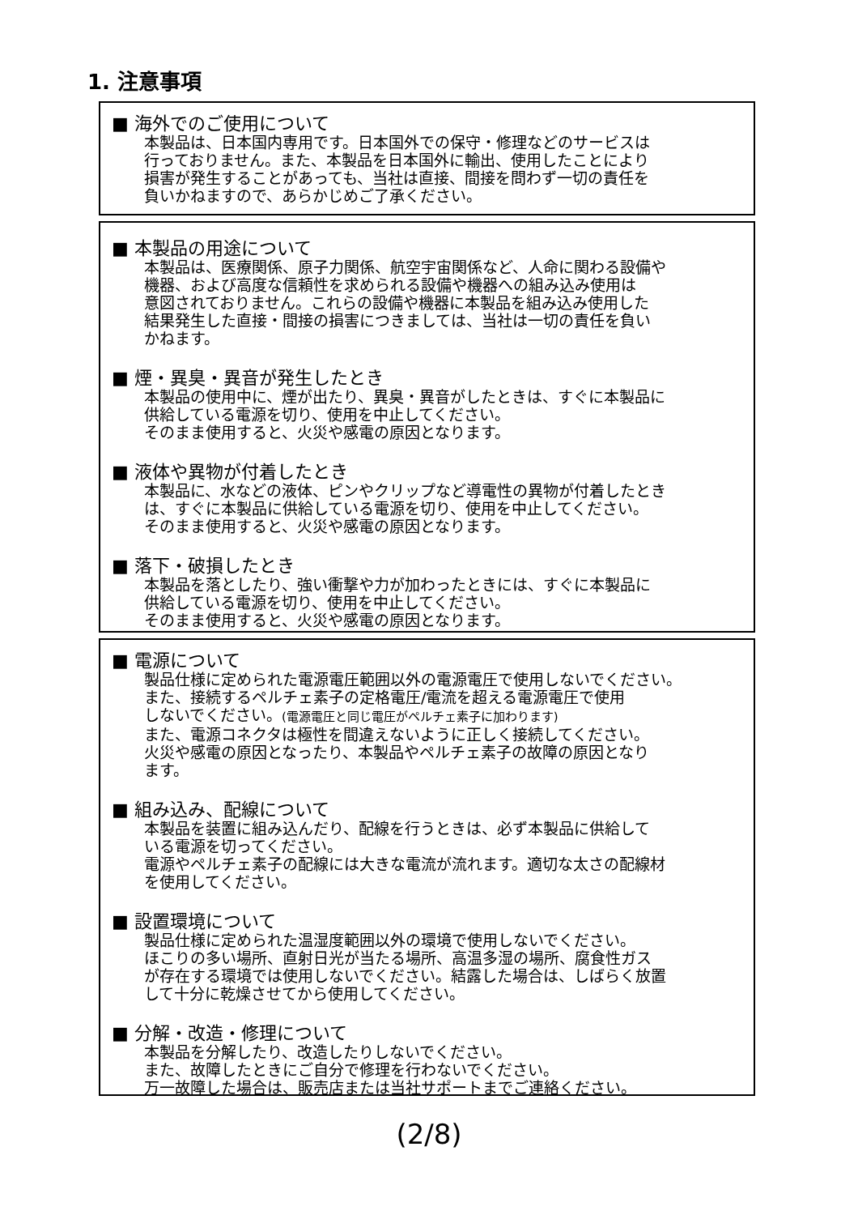1. 注意事項
■ 海外でのご使用について
本製品は、日本国内専用です。日本国外での保守・修理などのサービスは
行っておりません。また、本製品を日本国外に輸出、使用したことにより
損害が発生することがあっても、当社は直接、間接を問わず一切の責任を
負いかねますので、あらかじめご了承ください。
■ 本製品の用途について
本製品は、医療関係、原子力関係、航空宇宙関係など、人命に関わる設備や
機器、および高度な信頼性を求められる設備や機器への組み込み使用は
意図されておりません。これらの設備や機器に本製品を組み込み使用した
結果発生した直接・間接の損害につきましては、当社は一切の責任を負い
かねます。
■ 煙・異臭・異音が発生したとき
本製品の使用中に、煙が出たり、異臭・異音がしたときは、すぐに本製品に
供給している電源を切り、使用を中止してください。
そのまま使用すると、火災や感電の原因となります。
■ 液体や異物が付着したとき
本製品に、水などの液体、ピンやクリップなど導電性の異物が付着したとき
は、すぐに本製品に供給している電源を切り、使用を中止してください。
そのまま使用すると、火災や感電の原因となります。
■ 落下・破損したとき
本製品を落としたり、強い衝撃や力が加わったときには、すぐに本製品に
供給している電源を切り、使用を中止してください。
そのまま使用すると、火災や感電の原因となります。
■ 電源について
製品仕様に定められた電源電圧範囲以外の電源電圧で使用しないでください。
また、接続するペルチェ素子の定格電圧/電流を超える電源電圧で使用
しないでください。(電源電圧と同じ電圧がペルチェ素子に加わります)
また、電源コネクタは極性を間違えないように正しく接続してください。
火災や感電の原因となったり、本製品やペルチェ素子の故障の原因となり
ます。
■ 組み込み、配線について
本製品を装置に組み込んだり、配線を行うときは、必ず本製品に供給して
いる電源を切ってください。
電源やペルチェ素子の配線には大きな電流が流れます。適切な太さの配線材
を使用してください。
■ 設置環境について
製品仕様に定められた温湿度範囲以外の環境で使用しないでください。
ほこりの多い場所、直射日光が当たる場所、高温多湿の場所、腐食性ガス
が存在する環境では使用しないでください。結露した場合は、しばらく放置
して十分に乾燥させてから使用してください。
■ 分解・改造・修理について
本製品を分解したり、改造したりしないでください。
また、故障したときにご自分で修理を行わないでください。
万一故障した場合は、販売店または当社サポートまでご連絡ください。
(2/8)